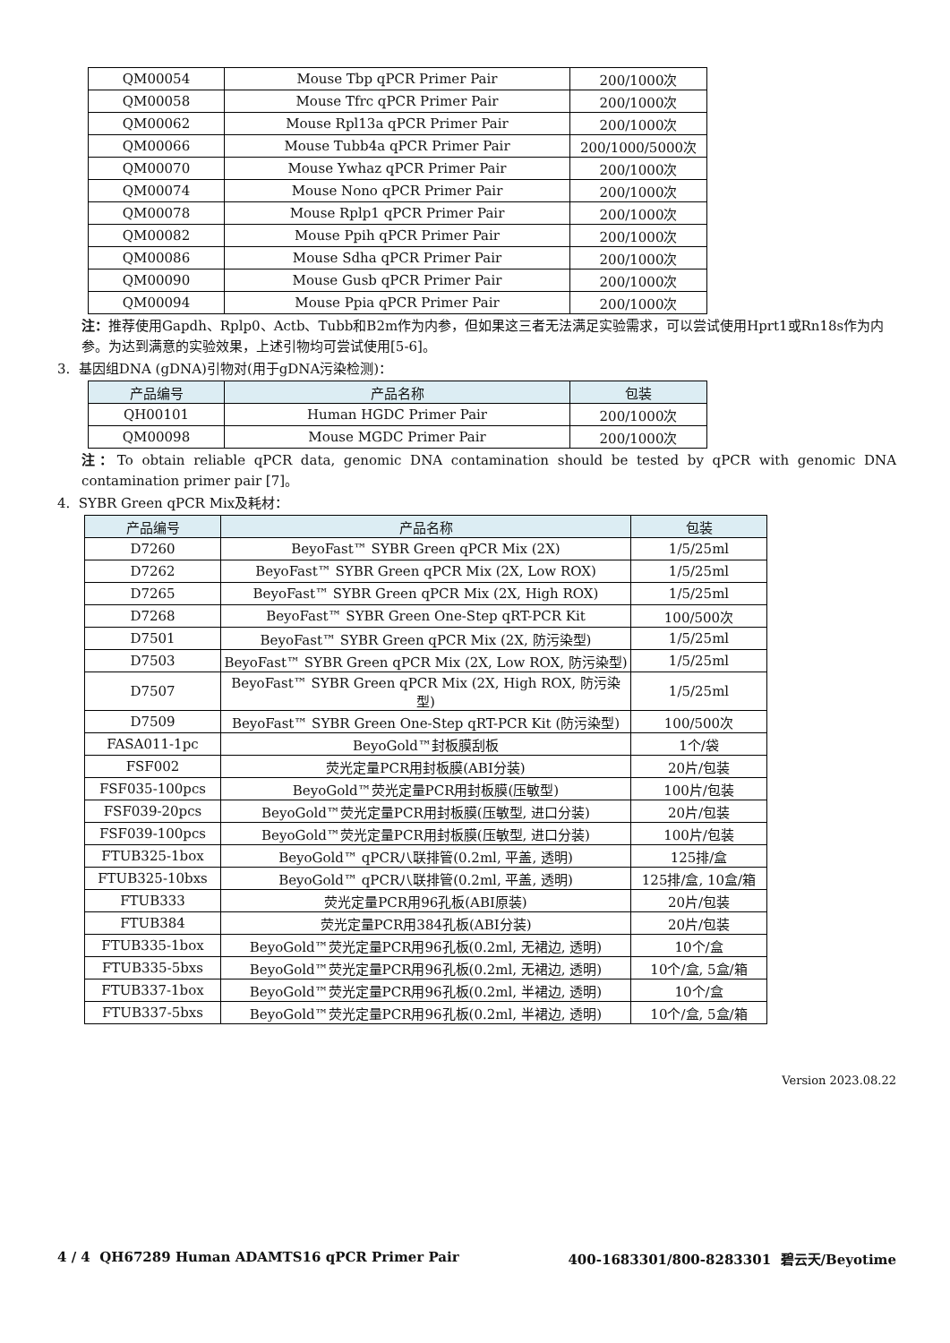| QM00054 | Mouse Tbp qPCR Primer Pair | 200/1000次 |
| QM00058 | Mouse Tfrc qPCR Primer Pair | 200/1000次 |
| QM00062 | Mouse Rpl13a qPCR Primer Pair | 200/1000次 |
| QM00066 | Mouse Tubb4a qPCR Primer Pair | 200/1000/5000次 |
| QM00070 | Mouse Ywhaz qPCR Primer Pair | 200/1000次 |
| QM00074 | Mouse Nono qPCR Primer Pair | 200/1000次 |
| QM00078 | Mouse Rplp1 qPCR Primer Pair | 200/1000次 |
| QM00082 | Mouse Ppih qPCR Primer Pair | 200/1000次 |
| QM00086 | Mouse Sdha qPCR Primer Pair | 200/1000次 |
| QM00090 | Mouse Gusb qPCR Primer Pair | 200/1000次 |
| QM00094 | Mouse Ppia qPCR Primer Pair | 200/1000次 |
注：推荐使用Gapdh、Rplp0、Actb、Tubb和B2m作为内参，但如果这三者无法满足实验需求，可以尝试使用Hprt1或Rn18s作为内参。为达到满意的实验效果，上述引物均可尝试使用[5-6]。
3. 基因组DNA (gDNA)引物对(用于gDNA污染检测)：
| 产品编号 | 产品名称 | 包装 |
| --- | --- | --- |
| QH00101 | Human HGDC Primer Pair | 200/1000次 |
| QM00098 | Mouse MGDC Primer Pair | 200/1000次 |
注：To obtain reliable qPCR data, genomic DNA contamination should be tested by qPCR with genomic DNA contamination primer pair [7]。
4. SYBR Green qPCR Mix及耗材：
| 产品编号 | 产品名称 | 包装 |
| --- | --- | --- |
| D7260 | BeyoFast™ SYBR Green qPCR Mix (2X) | 1/5/25ml |
| D7262 | BeyoFast™ SYBR Green qPCR Mix (2X, Low ROX) | 1/5/25ml |
| D7265 | BeyoFast™ SYBR Green qPCR Mix (2X, High ROX) | 1/5/25ml |
| D7268 | BeyoFast™ SYBR Green One-Step qRT-PCR Kit | 100/500次 |
| D7501 | BeyoFast™ SYBR Green qPCR Mix (2X, 防污染型) | 1/5/25ml |
| D7503 | BeyoFast™ SYBR Green qPCR Mix (2X, Low ROX, 防污染型) | 1/5/25ml |
| D7507 | BeyoFast™ SYBR Green qPCR Mix (2X, High ROX, 防污染型) | 1/5/25ml |
| D7509 | BeyoFast™ SYBR Green One-Step qRT-PCR Kit (防污染型) | 100/500次 |
| FASA011-1pc | BeyoGold™封板膜刮板 | 1个/袋 |
| FSF002 | 荧光定量PCR用封板膜(ABI分装) | 20片/包装 |
| FSF035-100pcs | BeyoGold™荧光定量PCR用封板膜(压敏型) | 100片/包装 |
| FSF039-20pcs | BeyoGold™荧光定量PCR用封板膜(压敏型, 进口分装) | 20片/包装 |
| FSF039-100pcs | BeyoGold™荧光定量PCR用封板膜(压敏型, 进口分装) | 100片/包装 |
| FTUB325-1box | BeyoGold™ qPCR八联排管(0.2ml, 平盖, 透明) | 125排/盒 |
| FTUB325-10bxs | BeyoGold™ qPCR八联排管(0.2ml, 平盖, 透明) | 125排/盒, 10盒/箱 |
| FTUB333 | 荧光定量PCR用96孔板(ABI原装) | 20片/包装 |
| FTUB384 | 荧光定量PCR用384孔板(ABI分装) | 20片/包装 |
| FTUB335-1box | BeyoGold™荧光定量PCR用96孔板(0.2ml, 无裙边, 透明) | 10个/盒 |
| FTUB335-5bxs | BeyoGold™荧光定量PCR用96孔板(0.2ml, 无裙边, 透明) | 10个/盒, 5盒/箱 |
| FTUB337-1box | BeyoGold™荧光定量PCR用96孔板(0.2ml, 半裙边, 透明) | 10个/盒 |
| FTUB337-5bxs | BeyoGold™荧光定量PCR用96孔板(0.2ml, 半裙边, 透明) | 10个/盒, 5盒/箱 |
Version 2023.08.22
4 / 4 QH67289 Human ADAMTS16 qPCR Primer Pair 400-1683301/800-8283301 碧云天/Beyotime